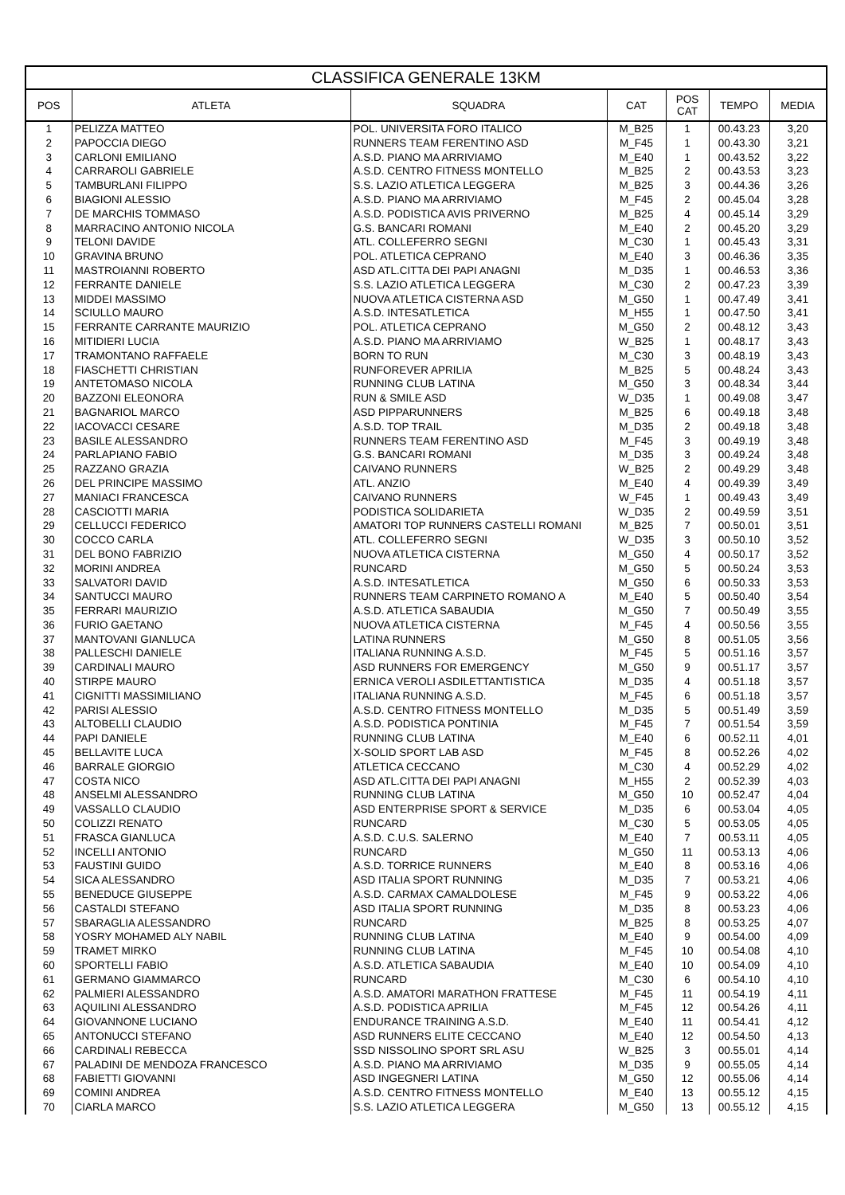CLASSIFICA GENERALE 13KM
| POS | ATLETA | SQUADRA | CAT | POS CAT | TEMPO | MEDIA |
| --- | --- | --- | --- | --- | --- | --- |
| 1 | PELIZZA MATTEO | POL. UNIVERSITA FORO ITALICO | M_B25 | 1 | 00.43.23 | 3,20 |
| 2 | PAPOCCIA DIEGO | RUNNERS TEAM FERENTINO ASD | M_F45 | 1 | 00.43.30 | 3,21 |
| 3 | CARLONI EMILIANO | A.S.D. PIANO MA ARRIVIAMO | M_E40 | 1 | 00.43.52 | 3,22 |
| 4 | CARRAROLI GABRIELE | A.S.D. CENTRO FITNESS MONTELLO | M_B25 | 2 | 00.43.53 | 3,23 |
| 5 | TAMBURLANI FILIPPO | S.S. LAZIO ATLETICA LEGGERA | M_B25 | 3 | 00.44.36 | 3,26 |
| 6 | BIAGIONI ALESSIO | A.S.D. PIANO MA ARRIVIAMO | M_F45 | 2 | 00.45.04 | 3,28 |
| 7 | DE MARCHIS TOMMASO | A.S.D. PODISTICA AVIS PRIVERNO | M_B25 | 4 | 00.45.14 | 3,29 |
| 8 | MARRACINO ANTONIO NICOLA | G.S. BANCARI ROMANI | M_E40 | 2 | 00.45.20 | 3,29 |
| 9 | TELONI DAVIDE | ATL. COLLEFERRO SEGNI | M_C30 | 1 | 00.45.43 | 3,31 |
| 10 | GRAVINA BRUNO | POL. ATLETICA CEPRANO | M_E40 | 3 | 00.46.36 | 3,35 |
| 11 | MASTROIANNI ROBERTO | ASD ATL.CITTA DEI PAPI ANAGNI | M_D35 | 1 | 00.46.53 | 3,36 |
| 12 | FERRANTE DANIELE | S.S. LAZIO ATLETICA LEGGERA | M_C30 | 2 | 00.47.23 | 3,39 |
| 13 | MIDDEI MASSIMO | NUOVA ATLETICA CISTERNA ASD | M_G50 | 1 | 00.47.49 | 3,41 |
| 14 | SCIULLO MAURO | A.S.D. INTESATLETICA | M_H55 | 1 | 00.47.50 | 3,41 |
| 15 | FERRANTE CARRANTE MAURIZIO | POL. ATLETICA CEPRANO | M_G50 | 2 | 00.48.12 | 3,43 |
| 16 | MITIDIERI LUCIA | A.S.D. PIANO MA ARRIVIAMO | W_B25 | 1 | 00.48.17 | 3,43 |
| 17 | TRAMONTANO RAFFAELE | BORN TO RUN | M_C30 | 3 | 00.48.19 | 3,43 |
| 18 | FIASCHETTI CHRISTIAN | RUNFOREVER APRILIA | M_B25 | 5 | 00.48.24 | 3,43 |
| 19 | ANTETOMASO NICOLA | RUNNING CLUB LATINA | M_G50 | 3 | 00.48.34 | 3,44 |
| 20 | BAZZONI ELEONORA | RUN & SMILE ASD | W_D35 | 1 | 00.49.08 | 3,47 |
| 21 | BAGNARIOL MARCO | ASD PIPPARUNNERS | M_B25 | 6 | 00.49.18 | 3,48 |
| 22 | IACOVACCI CESARE | A.S.D. TOP TRAIL | M_D35 | 2 | 00.49.18 | 3,48 |
| 23 | BASILE ALESSANDRO | RUNNERS TEAM FERENTINO ASD | M_F45 | 3 | 00.49.19 | 3,48 |
| 24 | PARLAPIANO FABIO | G.S. BANCARI ROMANI | M_D35 | 3 | 00.49.24 | 3,48 |
| 25 | RAZZANO GRAZIA | CAIVANO RUNNERS | W_B25 | 2 | 00.49.29 | 3,48 |
| 26 | DEL PRINCIPE MASSIMO | ATL. ANZIO | M_E40 | 4 | 00.49.39 | 3,49 |
| 27 | MANIACI FRANCESCA | CAIVANO RUNNERS | W_F45 | 1 | 00.49.43 | 3,49 |
| 28 | CASCIOTTI MARIA | PODISTICA SOLIDARIETA | W_D35 | 2 | 00.49.59 | 3,51 |
| 29 | CELLUCCI FEDERICO | AMATORI TOP RUNNERS CASTELLI ROMANI | M_B25 | 7 | 00.50.01 | 3,51 |
| 30 | COCCO CARLA | ATL. COLLEFERRO SEGNI | W_D35 | 3 | 00.50.10 | 3,52 |
| 31 | DEL BONO FABRIZIO | NUOVA ATLETICA CISTERNA | M_G50 | 4 | 00.50.17 | 3,52 |
| 32 | MORINI ANDREA | RUNCARD | M_G50 | 5 | 00.50.24 | 3,53 |
| 33 | SALVATORI DAVID | A.S.D. INTESATLETICA | M_G50 | 6 | 00.50.33 | 3,53 |
| 34 | SANTUCCI MAURO | RUNNERS TEAM CARPINETO ROMANO A | M_E40 | 5 | 00.50.40 | 3,54 |
| 35 | FERRARI MAURIZIO | A.S.D. ATLETICA SABAUDIA | M_G50 | 7 | 00.50.49 | 3,55 |
| 36 | FURIO GAETANO | NUOVA ATLETICA CISTERNA | M_F45 | 4 | 00.50.56 | 3,55 |
| 37 | MANTOVANI GIANLUCA | LATINA RUNNERS | M_G50 | 8 | 00.51.05 | 3,56 |
| 38 | PALLESCHI DANIELE | ITALIANA RUNNING A.S.D. | M_F45 | 5 | 00.51.16 | 3,57 |
| 39 | CARDINALI MAURO | ASD RUNNERS FOR EMERGENCY | M_G50 | 9 | 00.51.17 | 3,57 |
| 40 | STIRPE MAURO | ERNICA VEROLI ASDILETTANTISTICA | M_D35 | 4 | 00.51.18 | 3,57 |
| 41 | CIGNITTI MASSIMILIANO | ITALIANA RUNNING A.S.D. | M_F45 | 6 | 00.51.18 | 3,57 |
| 42 | PARISI ALESSIO | A.S.D. CENTRO FITNESS MONTELLO | M_D35 | 5 | 00.51.49 | 3,59 |
| 43 | ALTOBELLI CLAUDIO | A.S.D. PODISTICA PONTINIA | M_F45 | 7 | 00.51.54 | 3,59 |
| 44 | PAPI DANIELE | RUNNING CLUB LATINA | M_E40 | 6 | 00.52.11 | 4,01 |
| 45 | BELLAVITE LUCA | X-SOLID SPORT LAB ASD | M_F45 | 8 | 00.52.26 | 4,02 |
| 46 | BARRALE GIORGIO | ATLETICA CECCANO | M_C30 | 4 | 00.52.29 | 4,02 |
| 47 | COSTA NICO | ASD ATL.CITTA DEI PAPI ANAGNI | M_H55 | 2 | 00.52.39 | 4,03 |
| 48 | ANSELMI ALESSANDRO | RUNNING CLUB LATINA | M_G50 | 10 | 00.52.47 | 4,04 |
| 49 | VASSALLO CLAUDIO | ASD ENTERPRISE SPORT & SERVICE | M_D35 | 6 | 00.53.04 | 4,05 |
| 50 | COLIZZI RENATO | RUNCARD | M_C30 | 5 | 00.53.05 | 4,05 |
| 51 | FRASCA GIANLUCA | A.S.D. C.U.S. SALERNO | M_E40 | 7 | 00.53.11 | 4,05 |
| 52 | INCELLI ANTONIO | RUNCARD | M_G50 | 11 | 00.53.13 | 4,06 |
| 53 | FAUSTINI GUIDO | A.S.D. TORRICE RUNNERS | M_E40 | 8 | 00.53.16 | 4,06 |
| 54 | SICA ALESSANDRO | ASD ITALIA SPORT RUNNING | M_D35 | 7 | 00.53.21 | 4,06 |
| 55 | BENEDUCE GIUSEPPE | A.S.D. CARMAX CAMALDOLESE | M_F45 | 9 | 00.53.22 | 4,06 |
| 56 | CASTALDI STEFANO | ASD ITALIA SPORT RUNNING | M_D35 | 8 | 00.53.23 | 4,06 |
| 57 | SBARAGLIA ALESSANDRO | RUNCARD | M_B25 | 8 | 00.53.25 | 4,07 |
| 58 | YOSRY MOHAMED ALY NABIL | RUNNING CLUB LATINA | M_E40 | 9 | 00.54.00 | 4,09 |
| 59 | TRAMET MIRKO | RUNNING CLUB LATINA | M_F45 | 10 | 00.54.08 | 4,10 |
| 60 | SPORTELLI FABIO | A.S.D. ATLETICA SABAUDIA | M_E40 | 10 | 00.54.09 | 4,10 |
| 61 | GERMANO GIAMMARCO | RUNCARD | M_C30 | 6 | 00.54.10 | 4,10 |
| 62 | PALMIERI ALESSANDRO | A.S.D. AMATORI MARATHON FRATTESE | M_F45 | 11 | 00.54.19 | 4,11 |
| 63 | AQUILINI ALESSANDRO | A.S.D. PODISTICA APRILIA | M_F45 | 12 | 00.54.26 | 4,11 |
| 64 | GIOVANNONE LUCIANO | ENDURANCE TRAINING A.S.D. | M_E40 | 11 | 00.54.41 | 4,12 |
| 65 | ANTONUCCI STEFANO | ASD RUNNERS ELITE CECCANO | M_E40 | 12 | 00.54.50 | 4,13 |
| 66 | CARDINALI REBECCA | SSD NISSOLINO SPORT SRL ASU | W_B25 | 3 | 00.55.01 | 4,14 |
| 67 | PALADINI DE MENDOZA FRANCESCO | A.S.D. PIANO MA ARRIVIAMO | M_D35 | 9 | 00.55.05 | 4,14 |
| 68 | FABIETTI GIOVANNI | ASD INGEGNERI LATINA | M_G50 | 12 | 00.55.06 | 4,14 |
| 69 | COMINI ANDREA | A.S.D. CENTRO FITNESS MONTELLO | M_E40 | 13 | 00.55.12 | 4,15 |
| 70 | CIARLA MARCO | S.S. LAZIO ATLETICA LEGGERA | M_G50 | 13 | 00.55.12 | 4,15 |